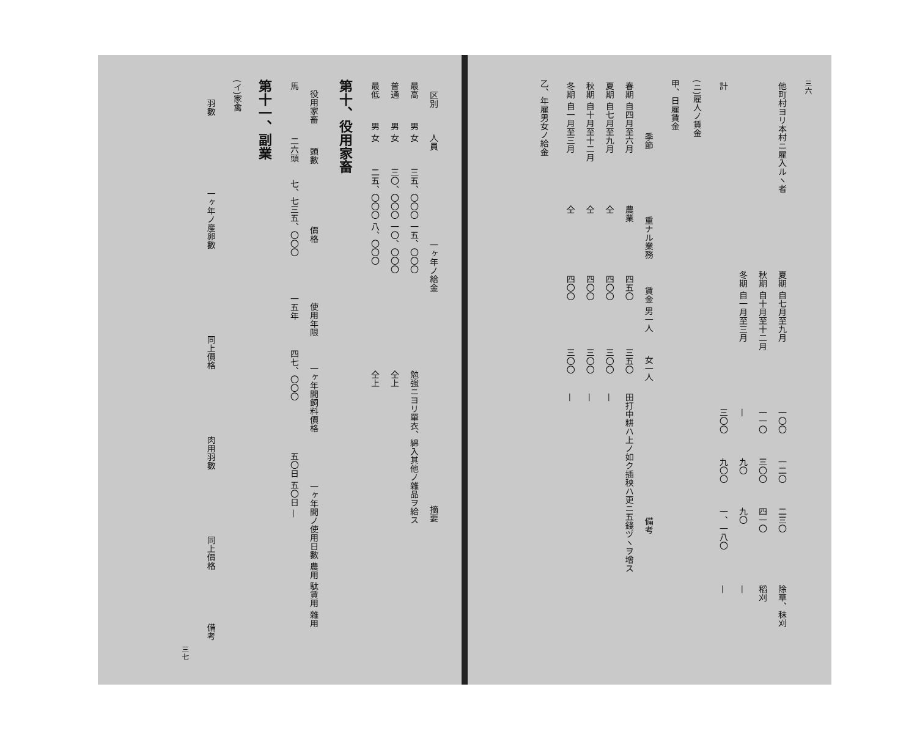| 区別 | 人員 | 一ヶ年ノ給金 | 摘要 |
| --- | --- | --- | --- |
| 最高 | 男 女 | 三五、〇〇〇 一五、〇〇〇 | 勉強ニヨリ單衣、綿入其他ノ雜品ヲ給ス |
| 普通 | 男 女 | 三〇、〇〇〇 一〇、〇〇〇 | 仝上 |
| 最低 | 男 女 | 二五、〇〇〇 八、〇〇〇 | 仝上 |
第十、役用家畜
| 役用家畜 | 頭數 | 價格 | 使用年限 | 一ヶ年間飼料價格 | 一ヶ年間ノ使用日數 農用 駄賃用 雜用 |
| --- | --- | --- | --- | --- | --- |
| 馬 | 二六頭 | 七、七三五、〇〇〇 | 一五年 | 四七、〇〇〇 | 五〇日 五〇日 — |
第十一、副業
(イ)家禽
| 羽數 | 一ヶ年ノ産卵數 | 同上價格 | 肉用羽數 | 同上價格 | 備考 |
| --- | --- | --- | --- | --- | --- |
三七
三六
| 他町村ヨリ本村ニ雇入ルヽ者 | 夏期 自七月至九月 | 一〇〇 | 一二〇 | 二三〇 | 除草、秣刈 |
| | 秋期 自十月至十二月 | 一一〇 | 三〇〇 | 四一〇 | 稻刈 |
| | 冬期 自一月至三月 | — | 九〇 | 九〇 | — |
| 計 | | 三〇〇 | 九〇〇 | 一、一八〇 | — |
(ニ)雇人ノ賃金
甲、日雇賃金
| 季節 | 重ナル業務 | 賃金 男一人 | 女一人 | 備考 |
| --- | --- | --- | --- | --- |
| 春期 自四月至六月 | 農業 | 四五〇 | 三五〇 | 田打中耕ハ上ノ如ク插秧ハ更ニ五錢ヅヽヲ增ス |
| 夏期 自七月至九月 | 仝 | 四〇〇 | 三〇〇 | — |
| 秋期 自十月至十二月 | 仝 | 四〇〇 | 三〇〇 | — |
| 冬期 自一月至三月 | 仝 | 四〇〇 | 三〇〇 | — |
乙、年雇男女ノ給金